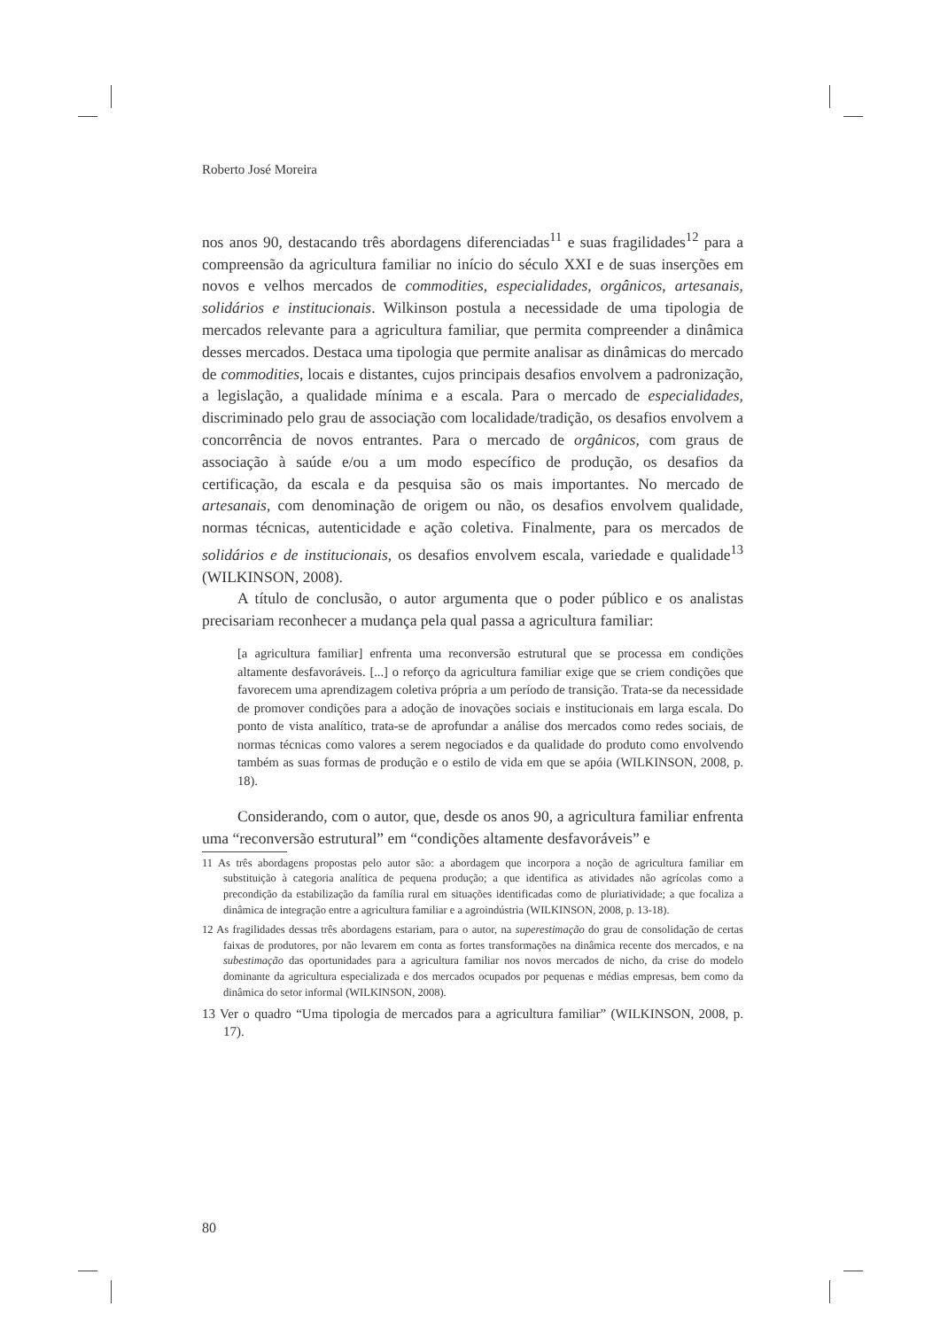Roberto José Moreira
nos anos 90, destacando três abordagens diferenciadas<sup>11</sup> e suas fragilidades<sup>12</sup> para a compreensão da agricultura familiar no início do século XXI e de suas inserções em novos e velhos mercados de commodities, especialidades, orgânicos, artesanais, solidários e institucionais. Wilkinson postula a necessidade de uma tipologia de mercados relevante para a agricultura familiar, que permita compreender a dinâmica desses mercados. Destaca uma tipologia que permite analisar as dinâmicas do mercado de commodities, locais e distantes, cujos principais desafios envolvem a padronização, a legislação, a qualidade mínima e a escala. Para o mercado de especialidades, discriminado pelo grau de associação com localidade/tradição, os desafios envolvem a concorrência de novos entrantes. Para o mercado de orgânicos, com graus de associação à saúde e/ou a um modo específico de produção, os desafios da certificação, da escala e da pesquisa são os mais importantes. No mercado de artesanais, com denominação de origem ou não, os desafios envolvem qualidade, normas técnicas, autenticidade e ação coletiva. Finalmente, para os mercados de solidários e de institucionais, os desafios envolvem escala, variedade e qualidade<sup>13</sup> (WILKINSON, 2008).
A título de conclusão, o autor argumenta que o poder público e os analistas precisariam reconhecer a mudança pela qual passa a agricultura familiar:
[a agricultura familiar] enfrenta uma reconversão estrutural que se processa em condições altamente desfavoráveis. [...] o reforço da agricultura familiar exige que se criem condições que favorecem uma aprendizagem coletiva própria a um período de transição. Trata-se da necessidade de promover condições para a adoção de inovações sociais e institucionais em larga escala. Do ponto de vista analítico, trata-se de aprofundar a análise dos mercados como redes sociais, de normas técnicas como valores a serem negociados e da qualidade do produto como envolvendo também as suas formas de produção e o estilo de vida em que se apóia (WILKINSON, 2008, p. 18).
Considerando, com o autor, que, desde os anos 90, a agricultura familiar enfrenta uma “reconversão estrutural” em “condições altamente desfavoráveis” e
11 As três abordagens propostas pelo autor são: a abordagem que incorpora a noção de agricultura familiar em substituição à categoria analítica de pequena produção; a que identifica as atividades não agrícolas como a precondição da estabilização da família rural em situações identificadas como de pluriatividade; a que focaliza a dinâmica de integração entre a agricultura familiar e a agroindústria (WILKINSON, 2008, p. 13-18).
12 As fragilidades dessas três abordagens estariam, para o autor, na superestimação do grau de consolidação de certas faixas de produtores, por não levarem em conta as fortes transformações na dinâmica recente dos mercados, e na subestimação das oportunidades para a agricultura familiar nos novos mercados de nicho, da crise do modelo dominante da agricultura especializada e dos mercados ocupados por pequenas e médias empresas, bem como da dinâmica do setor informal (WILKINSON, 2008).
13 Ver o quadro “Uma tipologia de mercados para a agricultura familiar” (WILKINSON, 2008, p. 17).
80